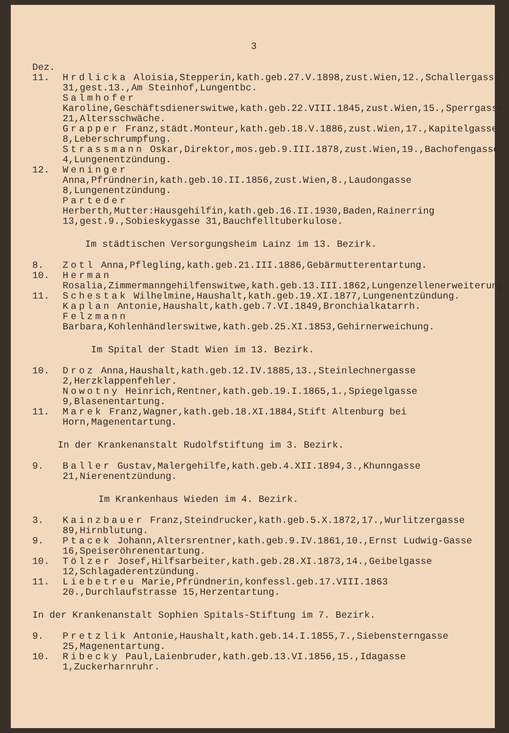3
Dez.
11. Hrdlicka Aloisia,Stepperin,kath.geb.27.V.1898,zust.Wien,12.,Schallergasse 31,gest.13.,Am Steinhof,Lungentbc.
Salmhofer Karoline,Geschäftsdienerswitwe,kath.geb.22.VIII.1845,zust.Wien,15.,Sperrgasse 21,Altersschwäche.
Grapper Franz,städt.Monteur,kath.geb.18.V.1886,zust.Wien,17.,Kapitelgasse 8,Leberschrumpfung.
Strassmann Oskar,Direktor,mos.geb.9.III.1878,zust.Wien,19.,Bachofengasse 4,Lungenentzündung.
12. Weninger Anna,Pfründnerin,kath.geb.10.II.1856,zust.Wien,8.,Laudongasse 8,Lungenentzündung.
Parteder Herberth,Mutter:Hausgehilfin,kath.geb.16.II.1930,Baden,Rainerring 13,gest.9.,Sobieskygasse 31,Bauchfelltuberkulose.
Im städtischen Versorgungsheim Lainz im 13. Bezirk.
8. Zotl Anna,Pflegling,kath.geb.21.III.1886,Gebärmutterentartung.
10. Herman Rosalia,Zimmermanngehilfenswitwe,kath.geb.13.III.1862,Lungenzellenerweiterung.
11. Schestak Wilhelmine,Haushalt,kath.geb.19.XI.1877,Lungenentzündung.
Kaplan Antonie,Haushalt,kath.geb.7.VI.1849,Bronchialkatarrh.
Felzmann Barbara,Kohlenhändlerswitwe,kath.geb.25.XI.1853,Gehirnerweichung.
Im Spital der Stadt Wien im 13. Bezirk.
10. Droz Anna,Haushalt,kath.geb.12.IV.1885,13.,Steinlechnergasse 2,Herzklappenfehler.
Nowotny Heinrich,Rentner,kath.geb.19.I.1865,1.,Spiegelgasse 9,Blasenentartung.
11. Marek Franz,Wagner,kath.geb.18.XI.1884,Stift Altenburg bei Horn,Magenentartung.
In der Krankenanstalt Rudolfstiftung im 3. Bezirk.
9. Baller Gustav,Malergehilfe,kath.geb.4.XII.1894,3.,Khunngasse 21,Nierenentzündung.
Im Krankenhaus Wieden im 4. Bezirk.
3. Kainzbauer Franz,Steindrucker,kath.geb.5.X.1872,17.,Wurlitzergasse 89,Hirnblutung.
9. Ptacek Johann,Altersrentner,kath.geb.9.IV.1861,10.,Ernst Ludwig-Gasse 16,Speiseröhrenentartung.
10. Tölzer Josef,Hilfsarbeiter,kath.geb.28.XI.1873,14.,Geibelgasse 12,Schlagaderentzündung.
11. Liebetreu Marie,Pfründnerin,konfessl.geb.17.VIII.1863 20.,Durchlaufstrasse 15,Herzentartung.
In der Krankenanstalt Sophien Spitals-Stiftung im 7. Bezirk.
9. Pretzlik Antonie,Haushalt,kath.geb.14.I.1855,7.,Siebensterngasse 25,Magenentartung.
10. Ribecky Paul,Laienbruder,kath.geb.13.VI.1856,15.,Idagasse 1,Zuckerharnruhr.